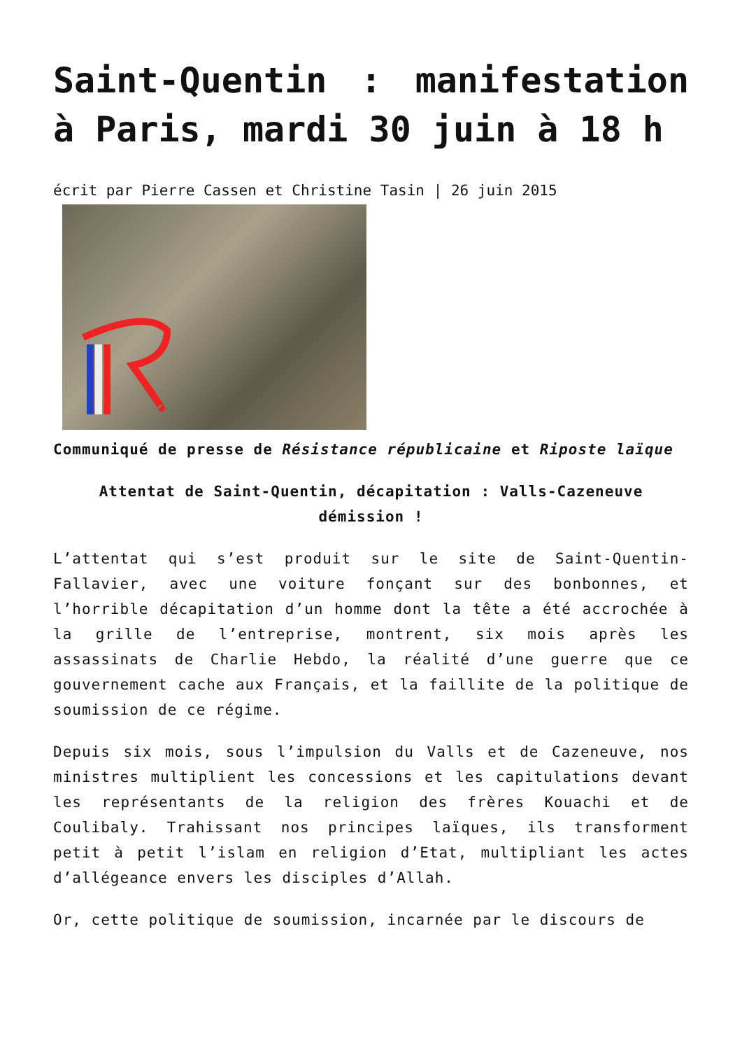Saint-Quentin : manifestation à Paris, mardi 30 juin à 18 h
écrit par Pierre Cassen et Christine Tasin | 26 juin 2015
Communiqué de presse de Résistance républicaine et Riposte laïque
Attentat de Saint-Quentin, décapitation : Valls-Cazeneuve démission !
L’attentat qui s’est produit sur le site de Saint-Quentin-Fallavier, avec une voiture fonçant sur des bonbonnes, et l’horrible décapitation d’un homme dont la tête a été accrochée à la grille de l’entreprise, montrent, six mois après les assassinats de Charlie Hebdo, la réalité d’une guerre que ce gouvernement cache aux Français, et la faillite de la politique de soumission de ce régime.
Depuis six mois, sous l’impulsion du Valls et de Cazeneuve, nos ministres multiplient les concessions et les capitulations devant les représentants de la religion des frères Kouachi et de Coulibaly. Trahissant nos principes laïques, ils transforment petit à petit l’islam en religion d’Etat, multipliant les actes d’allégeance envers les disciples d’Allah.
Or, cette politique de soumission, incarnée par le discours de